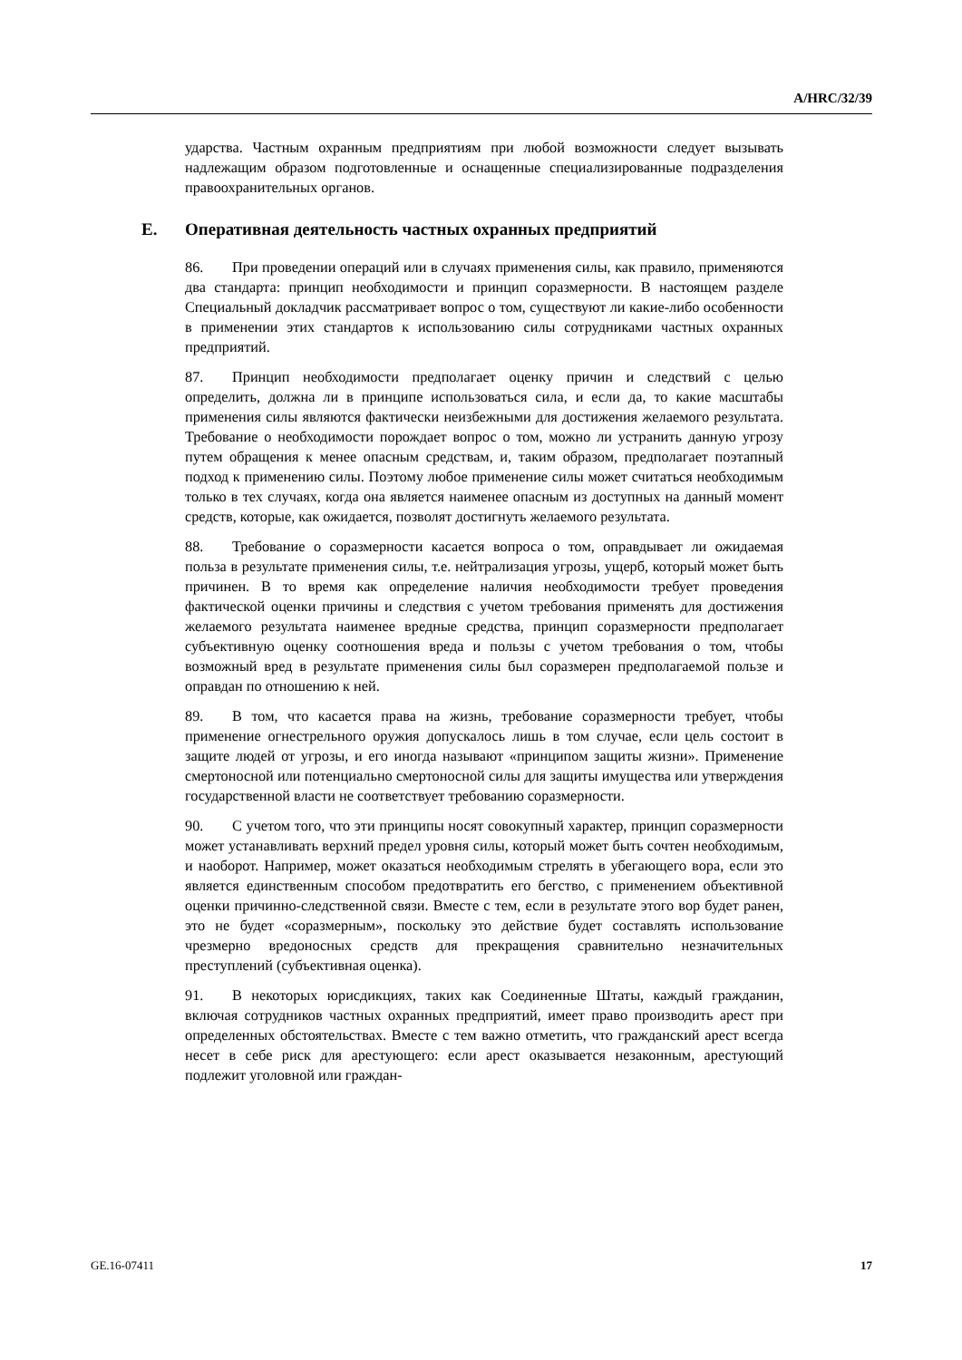A/HRC/32/39
ударства. Частным охранным предприятиям при любой возможности следует вызывать надлежащим образом подготовленные и оснащенные специализированные подразделения правоохранительных органов.
E. Оперативная деятельность частных охранных предприятий
86. При проведении операций или в случаях применения силы, как правило, применяются два стандарта: принцип необходимости и принцип соразмерности. В настоящем разделе Специальный докладчик рассматривает вопрос о том, существуют ли какие-либо особенности в применении этих стандартов к использованию силы сотрудниками частных охранных предприятий.
87. Принцип необходимости предполагает оценку причин и следствий с целью определить, должна ли в принципе использоваться сила, и если да, то какие масштабы применения силы являются фактически неизбежными для достижения желаемого результата. Требование о необходимости порождает вопрос о том, можно ли устранить данную угрозу путем обращения к менее опасным средствам, и, таким образом, предполагает поэтапный подход к применению силы. Поэтому любое применение силы может считаться необходимым только в тех случаях, когда она является наименее опасным из доступных на данный момент средств, которые, как ожидается, позволят достигнуть желаемого результата.
88. Требование о соразмерности касается вопроса о том, оправдывает ли ожидаемая польза в результате применения силы, т.е. нейтрализация угрозы, ущерб, который может быть причинен. В то время как определение наличия необходимости требует проведения фактической оценки причины и следствия с учетом требования применять для достижения желаемого результата наименее вредные средства, принцип соразмерности предполагает субъективную оценку соотношения вреда и пользы с учетом требования о том, чтобы возможный вред в результате применения силы был соразмерен предполагаемой пользе и оправдан по отношению к ней.
89. В том, что касается права на жизнь, требование соразмерности требует, чтобы применение огнестрельного оружия допускалось лишь в том случае, если цель состоит в защите людей от угрозы, и его иногда называют «принципом защиты жизни». Применение смертоносной или потенциально смертоносной силы для защиты имущества или утверждения государственной власти не соответствует требованию соразмерности.
90. С учетом того, что эти принципы носят совокупный характер, принцип соразмерности может устанавливать верхний предел уровня силы, который может быть сочтен необходимым, и наоборот. Например, может оказаться необходимым стрелять в убегающего вора, если это является единственным способом предотвратить его бегство, с применением объективной оценки причинно-следственной связи. Вместе с тем, если в результате этого вор будет ранен, это не будет «соразмерным», поскольку это действие будет составлять использование чрезмерно вредоносных средств для прекращения сравнительно незначительных преступлений (субъективная оценка).
91. В некоторых юрисдикциях, таких как Соединенные Штаты, каждый гражданин, включая сотрудников частных охранных предприятий, имеет право производить арест при определенных обстоятельствах. Вместе с тем важно отметить, что гражданский арест всегда несет в себе риск для арестующего: если арест оказывается незаконным, арестующий подлежит уголовной или граждан-
GE.16-07411 17